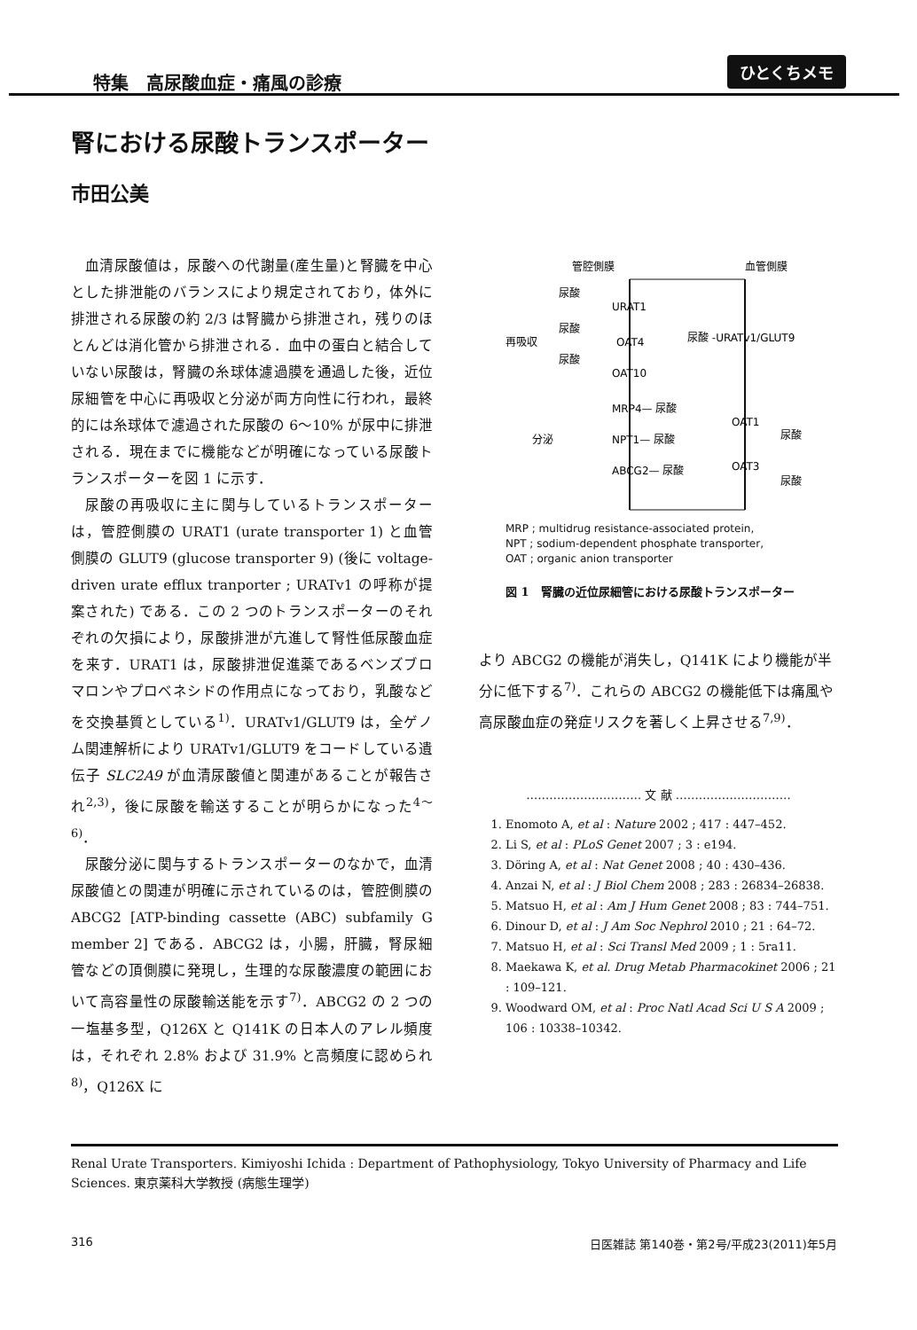特集　高尿酸血症・痛風の診療
ひとくちメモ
腎における尿酸トランスポーター
市田公美
血清尿酸値は，尿酸への代謝量(産生量)と腎臓を中心とした排泄能のバランスにより規定されており，体外に排泄される尿酸の約 2/3 は腎臓から排泄され，残りのほとんどは消化管から排泄される．血中の蛋白と結合していない尿酸は，腎臓の糸球体濾過膜を通過した後，近位尿細管を中心に再吸収と分泌が両方向性に行われ，最終的には糸球体で濾過された尿酸の 6〜10% が尿中に排泄される．現在までに機能などが明確になっている尿酸トランスポーターを図 1 に示す．
尿酸の再吸収に主に関与しているトランスポーターは，管腔側膜の URAT1 (urate transporter 1) と血管側膜の GLUT9 (glucose transporter 9) (後に voltage-driven urate efflux tranporter ; URATv1 の呼称が提案された) である．この 2 つのトランスポーターのそれぞれの欠損により，尿酸排泄が亢進して腎性低尿酸血症を来す．URAT1 は，尿酸排泄促進薬であるベンズブロマロンやプロベネシドの作用点になっており，乳酸などを交換基質としている<sup>1)</sup>．URATv1/GLUT9 は，全ゲノム関連解析により URATv1/GLUT9 をコードしている遺伝子 SLC2A9 が血清尿酸値と関連があることが報告され<sup>2,3)</sup>，後に尿酸を輸送することが明らかになった<sup>4〜6)</sup>．
尿酸分泌に関与するトランスポーターのなかで，血清尿酸値との関連が明確に示されているのは，管腔側膜の ABCG2 [ATP-binding cassette (ABC) subfamily G member 2] である．ABCG2 は，小腸，肝臓，腎尿細管などの頂側膜に発現し，生理的な尿酸濃度の範囲において高容量性の尿酸輸送能を示す<sup>7)</sup>．ABCG2 の 2 つの一塩基多型，Q126X と Q141K の日本人のアレル頻度は，それぞれ 2.8% および 31.9% と高頻度に認められ<sup>8)</sup>，Q126X に
管腔側膜
血管側膜
尿酸
URAT1
尿酸
再吸収
OAT4
尿酸
OAT10
尿酸 -URATv1/GLUT9
MRP4— 尿酸
分泌
NPT1— 尿酸
ABCG2— 尿酸
OAT1
尿酸
OAT3
尿酸
MRP ; multidrug resistance-associated protein,
NPT ; sodium-dependent phosphate transporter,
OAT ; organic anion transporter
図 1　腎臓の近位尿細管における尿酸トランスポーター
より ABCG2 の機能が消失し，Q141K により機能が半分に低下する<sup>7)</sup>．これらの ABCG2 の機能低下は痛風や高尿酸血症の発症リスクを著しく上昇させる<sup>7,9)</sup>．
………………………… 文 献 …………………………
1. Enomoto A, et al : Nature 2002 ; 417 : 447–452.
2. Li S, et al : PLoS Genet 2007 ; 3 : e194.
3. Döring A, et al : Nat Genet 2008 ; 40 : 430–436.
4. Anzai N, et al : J Biol Chem 2008 ; 283 : 26834–26838.
5. Matsuo H, et al : Am J Hum Genet 2008 ; 83 : 744–751.
6. Dinour D, et al : J Am Soc Nephrol 2010 ; 21 : 64–72.
7. Matsuo H, et al : Sci Transl Med 2009 ; 1 : 5ra11.
8. Maekawa K, et al. Drug Metab Pharmacokinet 2006 ; 21 : 109–121.
9. Woodward OM, et al : Proc Natl Acad Sci U S A 2009 ; 106 : 10338–10342.
Renal Urate Transporters. Kimiyoshi Ichida : Department of Pathophysiology, Tokyo University of Pharmacy and Life Sciences. 東京薬科大学教授 (病態生理学)
316 日医雑誌 第140巻・第2号/平成23(2011)年5月